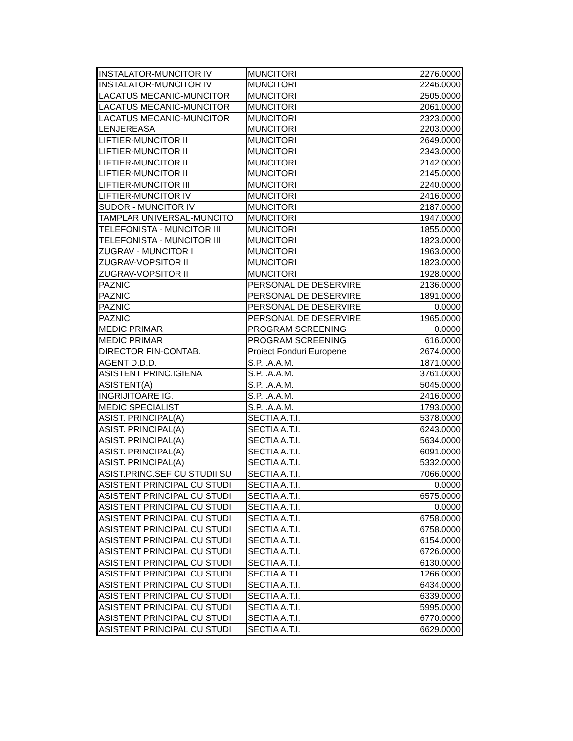| INSTALATOR-MUNCITOR IV | MUNCITORI | 2276.0000 |
| INSTALATOR-MUNCITOR IV | MUNCITORI | 2246.0000 |
| LACATUS MECANIC-MUNCITOR | MUNCITORI | 2505.0000 |
| LACATUS MECANIC-MUNCITOR | MUNCITORI | 2061.0000 |
| LACATUS MECANIC-MUNCITOR | MUNCITORI | 2323.0000 |
| LENJEREASA | MUNCITORI | 2203.0000 |
| LIFTIER-MUNCITOR II | MUNCITORI | 2649.0000 |
| LIFTIER-MUNCITOR II | MUNCITORI | 2343.0000 |
| LIFTIER-MUNCITOR II | MUNCITORI | 2142.0000 |
| LIFTIER-MUNCITOR II | MUNCITORI | 2145.0000 |
| LIFTIER-MUNCITOR III | MUNCITORI | 2240.0000 |
| LIFTIER-MUNCITOR IV | MUNCITORI | 2416.0000 |
| SUDOR - MUNCITOR IV | MUNCITORI | 2187.0000 |
| TAMPLAR UNIVERSAL-MUNCITO | MUNCITORI | 1947.0000 |
| TELEFONISTA - MUNCITOR III | MUNCITORI | 1855.0000 |
| TELEFONISTA - MUNCITOR III | MUNCITORI | 1823.0000 |
| ZUGRAV - MUNCITOR I | MUNCITORI | 1963.0000 |
| ZUGRAV-VOPSITOR II | MUNCITORI | 1823.0000 |
| ZUGRAV-VOPSITOR II | MUNCITORI | 1928.0000 |
| PAZNIC | PERSONAL DE DESERVIRE | 2136.0000 |
| PAZNIC | PERSONAL DE DESERVIRE | 1891.0000 |
| PAZNIC | PERSONAL DE DESERVIRE | 0.0000 |
| PAZNIC | PERSONAL DE DESERVIRE | 1965.0000 |
| MEDIC PRIMAR | PROGRAM SCREENING | 0.0000 |
| MEDIC PRIMAR | PROGRAM SCREENING | 616.0000 |
| DIRECTOR FIN-CONTAB. | Proiect Fonduri Europene | 2674.0000 |
| AGENT D.D.D. | S.P.I.A.A.M. | 1871.0000 |
| ASISTENT PRINC.IGIENA | S.P.I.A.A.M. | 3761.0000 |
| ASISTENT(A) | S.P.I.A.A.M. | 5045.0000 |
| INGRIJITOARE IG. | S.P.I.A.A.M. | 2416.0000 |
| MEDIC SPECIALIST | S.P.I.A.A.M. | 1793.0000 |
| ASIST. PRINCIPAL(A) | SECTIA A.T.I. | 5378.0000 |
| ASIST. PRINCIPAL(A) | SECTIA A.T.I. | 6243.0000 |
| ASIST. PRINCIPAL(A) | SECTIA A.T.I. | 5634.0000 |
| ASIST. PRINCIPAL(A) | SECTIA A.T.I. | 6091.0000 |
| ASIST. PRINCIPAL(A) | SECTIA A.T.I. | 5332.0000 |
| ASIST.PRINC.SEF CU STUDII SU | SECTIA A.T.I. | 7066.0000 |
| ASISTENT PRINCIPAL CU STUDI | SECTIA A.T.I. | 0.0000 |
| ASISTENT PRINCIPAL CU STUDI | SECTIA A.T.I. | 6575.0000 |
| ASISTENT PRINCIPAL CU STUDI | SECTIA A.T.I. | 0.0000 |
| ASISTENT PRINCIPAL CU STUDI | SECTIA A.T.I. | 6758.0000 |
| ASISTENT PRINCIPAL CU STUDI | SECTIA A.T.I. | 6758.0000 |
| ASISTENT PRINCIPAL CU STUDI | SECTIA A.T.I. | 6154.0000 |
| ASISTENT PRINCIPAL CU STUDI | SECTIA A.T.I. | 6726.0000 |
| ASISTENT PRINCIPAL CU STUDI | SECTIA A.T.I. | 6130.0000 |
| ASISTENT PRINCIPAL CU STUDI | SECTIA A.T.I. | 1266.0000 |
| ASISTENT PRINCIPAL CU STUDI | SECTIA A.T.I. | 6434.0000 |
| ASISTENT PRINCIPAL CU STUDI | SECTIA A.T.I. | 6339.0000 |
| ASISTENT PRINCIPAL CU STUDI | SECTIA A.T.I. | 5995.0000 |
| ASISTENT PRINCIPAL CU STUDI | SECTIA A.T.I. | 6770.0000 |
| ASISTENT PRINCIPAL CU STUDI | SECTIA A.T.I. | 6629.0000 |